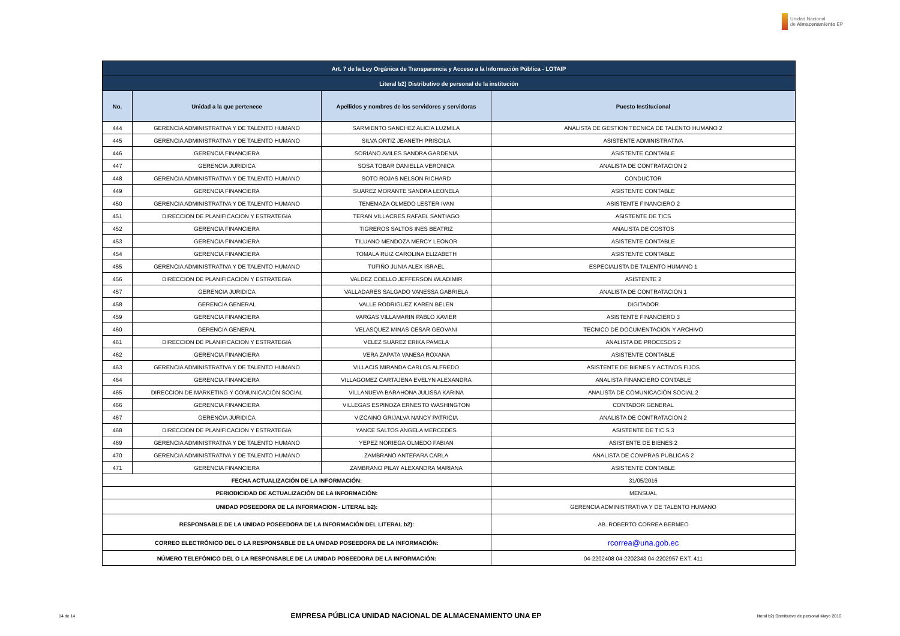Unidad Nacional
de Almacenamiento EP
| Art. 7 de la Ley Orgánica de Transparencia y Acceso a la Información Pública - LOTAIP | | | |
| --- | --- | --- | --- |
| Literal b2) Distributivo de personal de la institución | | | |
| No. | Unidad a la que pertenece | Apellidos y nombres de los servidores y servidoras | Puesto Institucional |
| 444 | GERENCIA ADMINISTRATIVA Y DE TALENTO HUMANO | SARMIENTO SANCHEZ ALICIA LUZMILA | ANALISTA DE GESTION TECNICA DE TALENTO HUMANO 2 |
| 445 | GERENCIA ADMINISTRATIVA Y DE TALENTO HUMANO | SILVA ORTIZ JEANETH PRISCILA | ASISTENTE ADMINISTRATIVA |
| 446 | GERENCIA FINANCIERA | SORIANO AVILES SANDRA GARDENIA | ASISTENTE CONTABLE |
| 447 | GERENCIA JURIDICA | SOSA TOBAR DANIELLA VERONICA | ANALISTA DE CONTRATACION 2 |
| 448 | GERENCIA ADMINISTRATIVA Y DE TALENTO HUMANO | SOTO ROJAS NELSON RICHARD | CONDUCTOR |
| 449 | GERENCIA FINANCIERA | SUAREZ MORANTE SANDRA LEONELA | ASISTENTE CONTABLE |
| 450 | GERENCIA ADMINISTRATIVA Y DE TALENTO HUMANO | TENEMAZA OLMEDO LESTER IVAN | ASISTENTE FINANCIERO 2 |
| 451 | DIRECCION DE PLANIFICACION Y ESTRATEGIA | TERAN VILLACRES RAFAEL SANTIAGO | ASISTENTE DE TICS |
| 452 | GERENCIA FINANCIERA | TIGREROS SALTOS INES BEATRIZ | ANALISTA DE COSTOS |
| 453 | GERENCIA FINANCIERA | TILUANO MENDOZA MERCY LEONOR | ASISTENTE CONTABLE |
| 454 | GERENCIA FINANCIERA | TOMALA RUIZ CAROLINA ELIZABETH | ASISTENTE CONTABLE |
| 455 | GERENCIA ADMINISTRATIVA Y DE TALENTO HUMANO | TUFIÑO JUNIA ALEX ISRAEL | ESPECIALISTA DE TALENTO HUMANO 1 |
| 456 | DIRECCION DE PLANIFICACION Y ESTRATEGIA | VALDEZ COELLO JEFFERSON WLADIMIR | ASISTENTE 2 |
| 457 | GERENCIA JURIDICA | VALLADARES SALGADO VANESSA GABRIELA | ANALISTA DE CONTRATACION 1 |
| 458 | GERENCIA GENERAL | VALLE RODRIGUEZ KAREN BELEN | DIGITADOR |
| 459 | GERENCIA FINANCIERA | VARGAS VILLAMARIN PABLO XAVIER | ASISTENTE FINANCIERO 3 |
| 460 | GERENCIA GENERAL | VELASQUEZ MINAS CESAR GEOVANI | TECNICO DE DOCUMENTACION Y ARCHIVO |
| 461 | DIRECCION DE PLANIFICACION Y ESTRATEGIA | VELEZ SUAREZ ERIKA PAMELA | ANALISTA DE PROCESOS 2 |
| 462 | GERENCIA FINANCIERA | VERA ZAPATA VANESA ROXANA | ASISTENTE CONTABLE |
| 463 | GERENCIA ADMINISTRATIVA Y DE TALENTO HUMANO | VILLACIS MIRANDA CARLOS ALFREDO | ASISTENTE DE BIENES Y ACTIVOS FIJOS |
| 464 | GERENCIA FINANCIERA | VILLAGOMEZ CARTAJENA EVELYN ALEXANDRA | ANALISTA FINANCIERO CONTABLE |
| 465 | DIRECCION DE MARKETING Y COMUNICACIÓN SOCIAL | VILLANUEVA BARAHONA JULISSA KARINA | ANALISTA DE COMUNICACIÓN SOCIAL 2 |
| 466 | GERENCIA FINANCIERA | VILLEGAS ESPINOZA ERNESTO WASHINGTON | CONTADOR GENERAL |
| 467 | GERENCIA JURIDICA | VIZCAINO GRIJALVA NANCY PATRICIA | ANALISTA DE CONTRATACION 2 |
| 468 | DIRECCION DE PLANIFICACION Y ESTRATEGIA | YANCE SALTOS ANGELA MERCEDES | ASISTENTE DE TIC S 3 |
| 469 | GERENCIA ADMINISTRATIVA Y DE TALENTO HUMANO | YEPEZ NORIEGA OLMEDO FABIAN | ASISTENTE DE BIENES 2 |
| 470 | GERENCIA ADMINISTRATIVA Y DE TALENTO HUMANO | ZAMBRANO ANTEPARA CARLA | ANALISTA DE COMPRAS PUBLICAS 2 |
| 471 | GERENCIA FINANCIERA | ZAMBRANO PILAY ALEXANDRA MARIANA | ASISTENTE CONTABLE |
| FECHA ACTUALIZACIÓN DE LA INFORMACIÓN: | | | 31/05/2016 |
| PERIODICIDAD DE ACTUALIZACIÓN DE LA INFORMACIÓN: | | | MENSUAL |
| UNIDAD POSEEDORA DE LA INFORMACION - LITERAL b2): | | | GERENCIA ADMINISTRATIVA Y DE TALENTO HUMANO |
| RESPONSABLE DE LA UNIDAD POSEEDORA DE LA INFORMACIÓN DEL LITERAL b2): | | | AB. ROBERTO CORREA BERMEO |
| CORREO ELECTRÓNICO DEL O LA RESPONSABLE DE LA UNIDAD POSEEDORA DE LA INFORMACIÓN: | | | rcorrea@una.gob.ec |
| NÚMERO TELEFÓNICO DEL O LA RESPONSABLE DE LA UNIDAD POSEEDORA DE LA INFORMACIÓN: | | | 04-2202408 04-2202343 04-2202957 EXT. 411 |
14 de 14 EMPRESA PÚBLICA UNIDAD NACIONAL DE ALMACENAMIENTO UNA EP literal b2) Distributivo de personal Mayo 2016